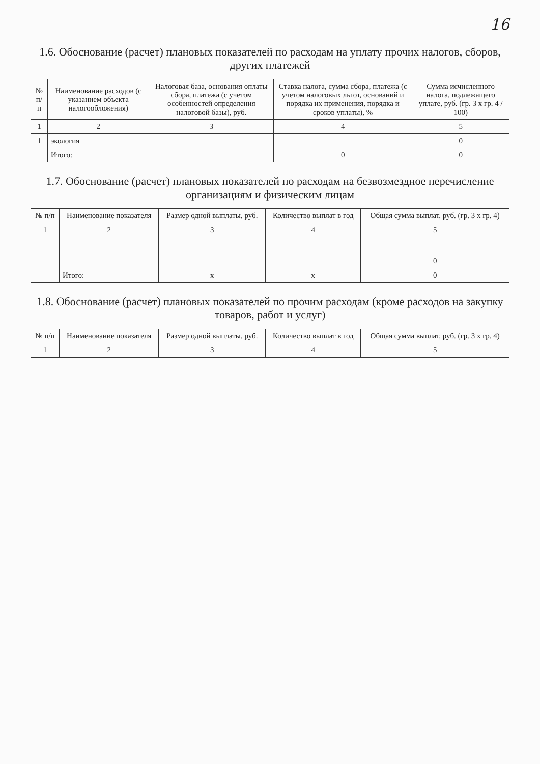16
1.6. Обоснование (расчет) плановых показателей по расходам на уплату прочих налогов, сборов, других платежей
| № п/п | Наименование расходов (с указанием объекта налогообложения) | Налоговая база, основания оплаты сбора, платежа (с учетом особенностей определения налоговой базы), руб. | Ставка налога, сумма сбора, платежа (с учетом налоговых льгот, оснований и порядка их применения, порядка и сроков уплаты), % | Сумма исчисленного налога, подлежащего уплате, руб. (гр. 3 х гр. 4 / 100) |
| --- | --- | --- | --- | --- |
| 1 | 2 | 3 | 4 | 5 |
| 1 | экология | | | 0 |
| | Итого: | | 0 | 0 |
1.7. Обоснование (расчет) плановых показателей по расходам на безвозмездное перечисление организациям и физическим лицам
| № п/п | Наименование показателя | Размер одной выплаты, руб. | Количество выплат в год | Общая сумма выплат, руб. (гр. 3 х гр. 4) |
| --- | --- | --- | --- | --- |
| 1 | 2 | 3 | 4 | 5 |
| | | | | 0 |
| | Итого: | x | x | 0 |
1.8. Обоснование (расчет) плановых показателей по прочим расходам (кроме расходов на закупку товаров, работ и услуг)
| № п/п | Наименование показателя | Размер одной выплаты, руб. | Количество выплат в год | Общая сумма выплат, руб. (гр. 3 х гр. 4) |
| --- | --- | --- | --- | --- |
| 1 | 2 | 3 | 4 | 5 |